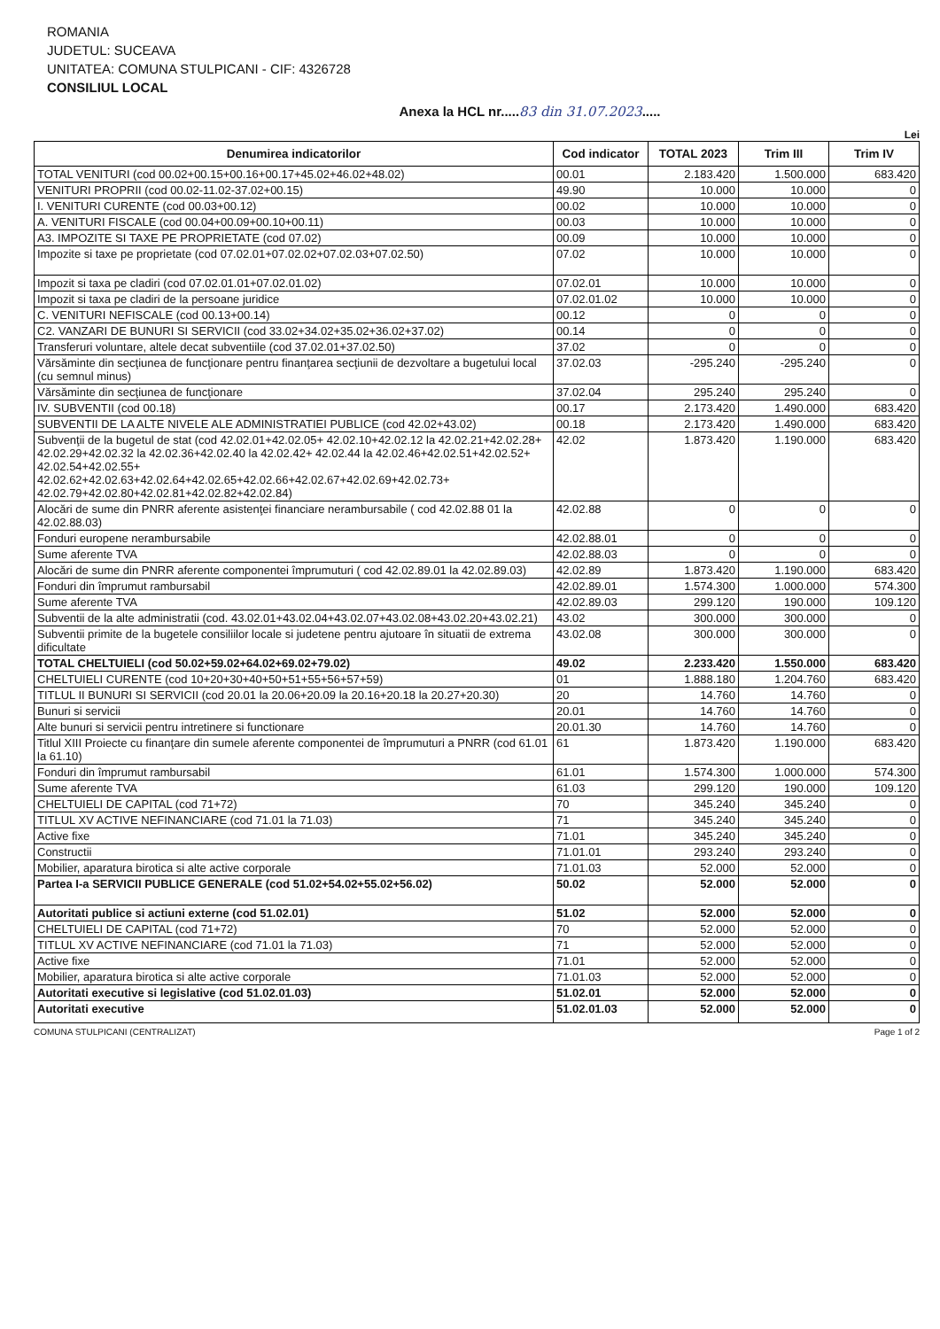ROMANIA
JUDETUL: SUCEAVA
UNITATEA: COMUNA STULPICANI - CIF: 4326728
CONSILIUL LOCAL
Anexa la HCL nr.....83 din 31.07.2023.....
Lei
| Denumirea indicatorilor | Cod indicator | TOTAL 2023 | Trim III | Trim IV |
| --- | --- | --- | --- | --- |
| TOTAL VENITURI (cod 00.02+00.15+00.16+00.17+45.02+46.02+48.02) | 00.01 | 2.183.420 | 1.500.000 | 683.420 |
| VENITURI PROPRII (cod 00.02-11.02-37.02+00.15) | 49.90 | 10.000 | 10.000 | 0 |
| I. VENITURI CURENTE (cod 00.03+00.12) | 00.02 | 10.000 | 10.000 | 0 |
| A. VENITURI FISCALE (cod 00.04+00.09+00.10+00.11) | 00.03 | 10.000 | 10.000 | 0 |
| A3. IMPOZITE SI TAXE PE PROPRIETATE (cod 07.02) | 00.09 | 10.000 | 10.000 | 0 |
| Impozite si taxe pe proprietate (cod 07.02.01+07.02.02+07.02.03+07.02.50) | 07.02 | 10.000 | 10.000 | 0 |
| Impozit si taxa pe cladiri (cod 07.02.01.01+07.02.01.02) | 07.02.01 | 10.000 | 10.000 | 0 |
| Impozit si taxa pe cladiri de la persoane juridice | 07.02.01.02 | 10.000 | 10.000 | 0 |
| C. VENITURI NEFISCALE (cod 00.13+00.14) | 00.12 | 0 | 0 | 0 |
| C2. VANZARI DE BUNURI SI SERVICII (cod 33.02+34.02+35.02+36.02+37.02) | 00.14 | 0 | 0 | 0 |
| Transferuri voluntare, altele decat subventiile (cod 37.02.01+37.02.50) | 37.02 | 0 | 0 | 0 |
| Vărsăminte din secţiunea de funcţionare pentru finanţarea secţiunii de dezvoltare a bugetului local (cu semnul minus) | 37.02.03 | -295.240 | -295.240 | 0 |
| Vărsăminte din secţiunea de funcţionare | 37.02.04 | 295.240 | 295.240 | 0 |
| IV. SUBVENTII (cod 00.18) | 00.17 | 2.173.420 | 1.490.000 | 683.420 |
| SUBVENTII DE LA ALTE NIVELE ALE ADMINISTRATIEI PUBLICE (cod 42.02+43.02) | 00.18 | 2.173.420 | 1.490.000 | 683.420 |
| Subvenţii de la bugetul de stat (cod 42.02.01+42.02.05+ 42.02.10+42.02.12 la 42.02.21+42.02.28+ 42.02.29+42.02.32 la 42.02.36+42.02.40 la 42.02.42+ 42.02.44 la 42.02.46+42.02.51+42.02.52+ 42.02.54+42.02.55+ 42.02.62+42.02.63+42.02.64+42.02.65+42.02.66+42.02.67+42.02.69+42.02.73+ 42.02.79+42.02.80+42.02.81+42.02.82+42.02.84) | 42.02 | 1.873.420 | 1.190.000 | 683.420 |
| Alocări de sume din PNRR aferente asistenţei financiare nerambursabile ( cod 42.02.88 01 la 42.02.88.03) | 42.02.88 | 0 | 0 | 0 |
| Fonduri europene nerambursabile | 42.02.88.01 | 0 | 0 | 0 |
| Sume aferente TVA | 42.02.88.03 | 0 | 0 | 0 |
| Alocări de sume din PNRR aferente componentei împrumuturi ( cod 42.02.89.01 la 42.02.89.03) | 42.02.89 | 1.873.420 | 1.190.000 | 683.420 |
| Fonduri din împrumut rambursabil | 42.02.89.01 | 1.574.300 | 1.000.000 | 574.300 |
| Sume aferente TVA | 42.02.89.03 | 299.120 | 190.000 | 109.120 |
| Subventii de la alte administratii (cod. 43.02.01+43.02.04+43.02.07+43.02.08+43.02.20+43.02.21) | 43.02 | 300.000 | 300.000 | 0 |
| Subventii primite de la bugetele consiliilor locale si judetene pentru ajutoare în situatii de extrema dificultate | 43.02.08 | 300.000 | 300.000 | 0 |
| TOTAL CHELTUIELI (cod 50.02+59.02+64.02+69.02+79.02) | 49.02 | 2.233.420 | 1.550.000 | 683.420 |
| CHELTUIELI CURENTE (cod 10+20+30+40+50+51+55+56+57+59) | 01 | 1.888.180 | 1.204.760 | 683.420 |
| TITLUL II BUNURI SI SERVICII (cod 20.01 la 20.06+20.09 la 20.16+20.18 la 20.27+20.30) | 20 | 14.760 | 14.760 | 0 |
| Bunuri si servicii | 20.01 | 14.760 | 14.760 | 0 |
| Alte bunuri si servicii pentru intretinere si functionare | 20.01.30 | 14.760 | 14.760 | 0 |
| Titlul XIII Proiecte cu finanţare din sumele aferente componentei de împrumuturi a PNRR (cod 61.01 la 61.10) | 61 | 1.873.420 | 1.190.000 | 683.420 |
| Fonduri din împrumut rambursabil | 61.01 | 1.574.300 | 1.000.000 | 574.300 |
| Sume aferente TVA | 61.03 | 299.120 | 190.000 | 109.120 |
| CHELTUIELI DE CAPITAL (cod 71+72) | 70 | 345.240 | 345.240 | 0 |
| TITLUL XV ACTIVE NEFINANCIARE (cod 71.01 la 71.03) | 71 | 345.240 | 345.240 | 0 |
| Active fixe | 71.01 | 345.240 | 345.240 | 0 |
| Constructii | 71.01.01 | 293.240 | 293.240 | 0 |
| Mobilier, aparatura birotica si alte active corporale | 71.01.03 | 52.000 | 52.000 | 0 |
| Partea I-a SERVICII PUBLICE GENERALE (cod 51.02+54.02+55.02+56.02) | 50.02 | 52.000 | 52.000 | 0 |
| Autoritati publice si actiuni externe (cod 51.02.01) | 51.02 | 52.000 | 52.000 | 0 |
| CHELTUIELI DE CAPITAL (cod 71+72) | 70 | 52.000 | 52.000 | 0 |
| TITLUL XV ACTIVE NEFINANCIARE (cod 71.01 la 71.03) | 71 | 52.000 | 52.000 | 0 |
| Active fixe | 71.01 | 52.000 | 52.000 | 0 |
| Mobilier, aparatura birotica si alte active corporale | 71.01.03 | 52.000 | 52.000 | 0 |
| Autoritati executive si legislative (cod 51.02.01.03) | 51.02.01 | 52.000 | 52.000 | 0 |
| Autoritati executive | 51.02.01.03 | 52.000 | 52.000 | 0 |
COMUNA STULPICANI (CENTRALIZAT) Page 1 of 2